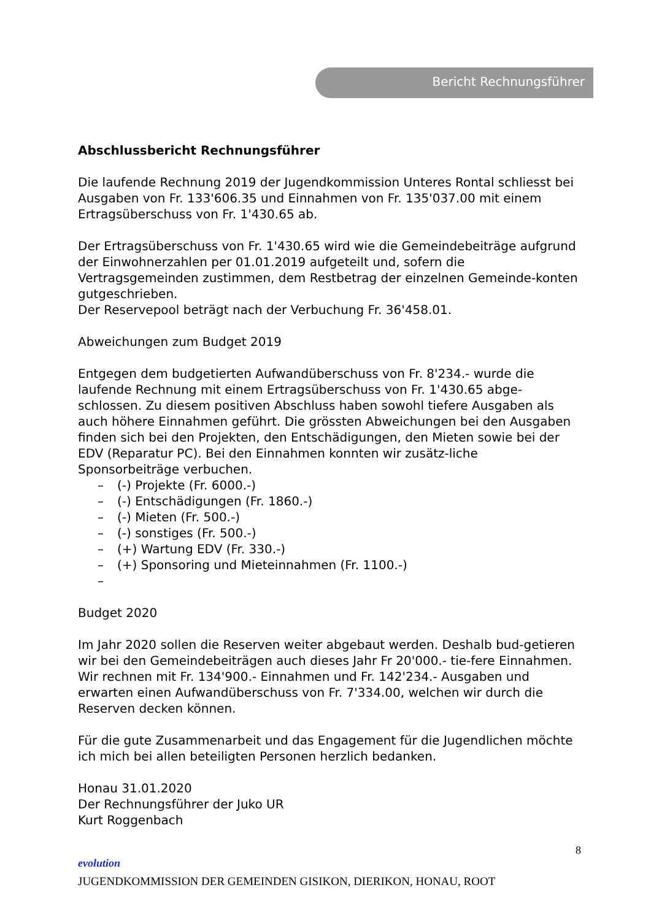Bericht Rechnungsführer
Abschlussbericht Rechnungsführer
Die laufende Rechnung 2019 der Jugendkommission Unteres Rontal schliesst bei Ausgaben von Fr. 133'606.35 und Einnahmen von Fr. 135'037.00 mit einem Ertragsüberschuss von Fr. 1'430.65 ab.
Der Ertragsüberschuss von Fr. 1'430.65 wird wie die Gemeindebeiträge aufgrund der Einwohnerzahlen per 01.01.2019 aufgeteilt und, sofern die Vertragsgemeinden zustimmen, dem Restbetrag der einzelnen Gemeinde-konten gutgeschrieben.
Der Reservepool beträgt nach der Verbuchung Fr. 36'458.01.
Abweichungen zum Budget 2019
Entgegen dem budgetierten Aufwandüberschuss von Fr. 8'234.- wurde die laufende Rechnung mit einem Ertragsüberschuss von Fr. 1'430.65 abge-schlossen. Zu diesem positiven Abschluss haben sowohl tiefere Ausgaben als auch höhere Einnahmen geführt. Die grössten Abweichungen bei den Ausgaben finden sich bei den Projekten, den Entschädigungen, den Mieten sowie bei der EDV (Reparatur PC). Bei den Einnahmen konnten wir zusätz-liche Sponsorbeiträge verbuchen.
– (-) Projekte (Fr. 6000.-)
– (-) Entschädigungen (Fr. 1860.-)
– (-) Mieten (Fr. 500.-)
– (-) sonstiges (Fr. 500.-)
– (+) Wartung EDV (Fr. 330.-)
– (+) Sponsoring und Mieteinnahmen (Fr. 1100.-)
–
Budget 2020
Im Jahr 2020 sollen die Reserven weiter abgebaut werden. Deshalb bud-getieren wir bei den Gemeindebeiträgen auch dieses Jahr Fr 20'000.- tie-fere Einnahmen. Wir rechnen mit Fr. 134'900.- Einnahmen und Fr. 142'234.- Ausgaben und erwarten einen Aufwandüberschuss von Fr. 7'334.00, welchen wir durch die Reserven decken können.
Für die gute Zusammenarbeit und das Engagement für die Jugendlichen möchte ich mich bei allen beteiligten Personen herzlich bedanken.
Honau 31.01.2020
Der Rechnungsführer der Juko UR
Kurt Roggenbach
8
evolution
JUGENDKOMMISSION DER GEMEINDEN GISIKON, DIERIKON, HONAU, ROOT